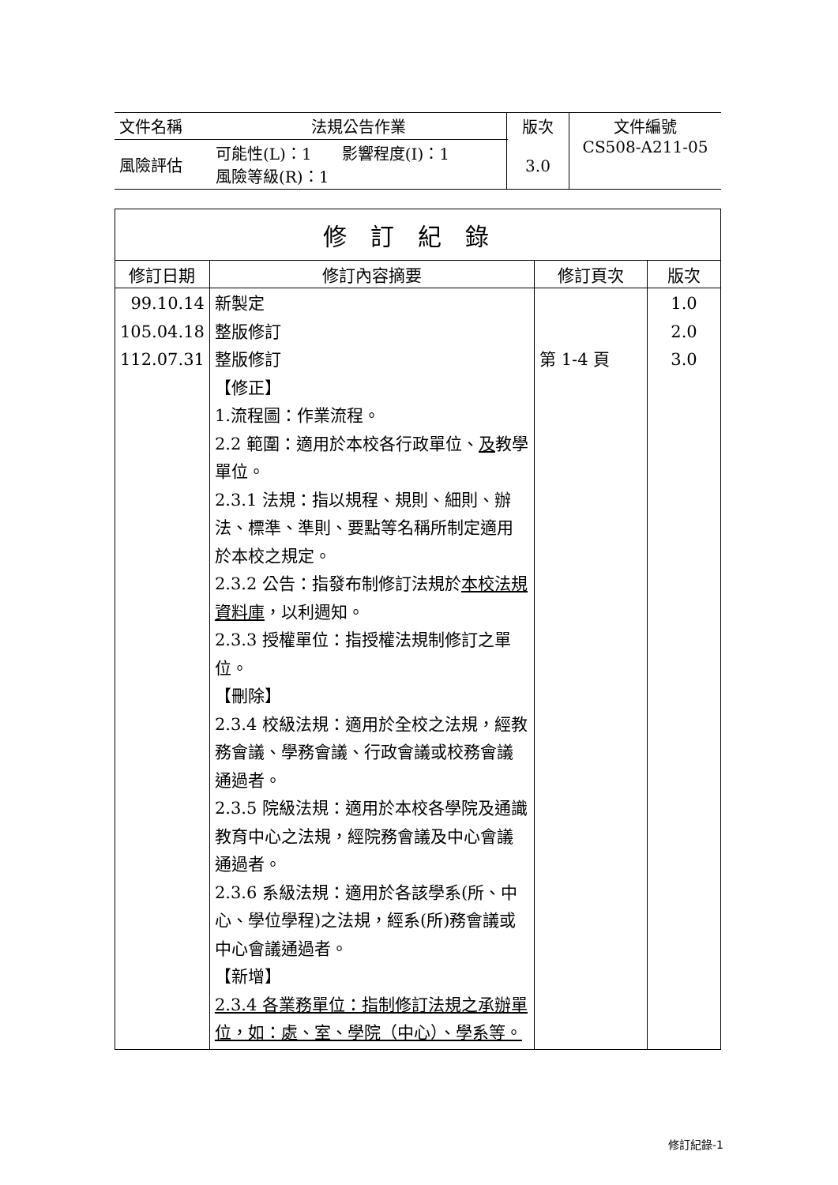| 文件名稱 | 法規公告作業 | 版次 3.0 | 文件編號 CS508-A211-05 |
| 風險評估 | 可能性(L)：1 影響程度(I)：1 風險等級(R)：1 | | |
| 修訂紀錄 | | | |
| --- | --- | --- | --- |
| 修訂日期 | 修訂內容摘要 | 修訂頁次 | 版次 |
| 99.10.14 105.04.18 112.07.31 | 新製定 整版修訂 整版修訂 【修正】 1.流程圖：作業流程。 2.2 範圍：適用於本校各行政單位、 及 教學單位。 2.3.1 法規：指以規程、規則、細則、辦法、標準、準則、要點等名稱所制定適用於本校之規定。 2.3.2 公告：指發布制修訂法規於 本校法規資料庫 ，以利週知。 2.3.3 授權單位：指授權法規制修訂之單位。 【刪除】 2.3.4 校級法規：適用於全校之法規，經教務會議、學務會議、行政會議或校務會議通過者。 2.3.5 院級法規：適用於本校各學院及通識教育中心之法規，經院務會議及中心會議通過者。 2.3.6 系級法規：適用於各該學系(所、中心、學位學程)之法規，經系(所)務會議或中心會議通過者。 【新增】 2.3.4 各業務單位：指制修訂法規之承辦單位，如：處、室、學院（中心）、學系等。 | 第 1-4 頁 | 1.0 2.0 3.0 |
修訂紀錄-1